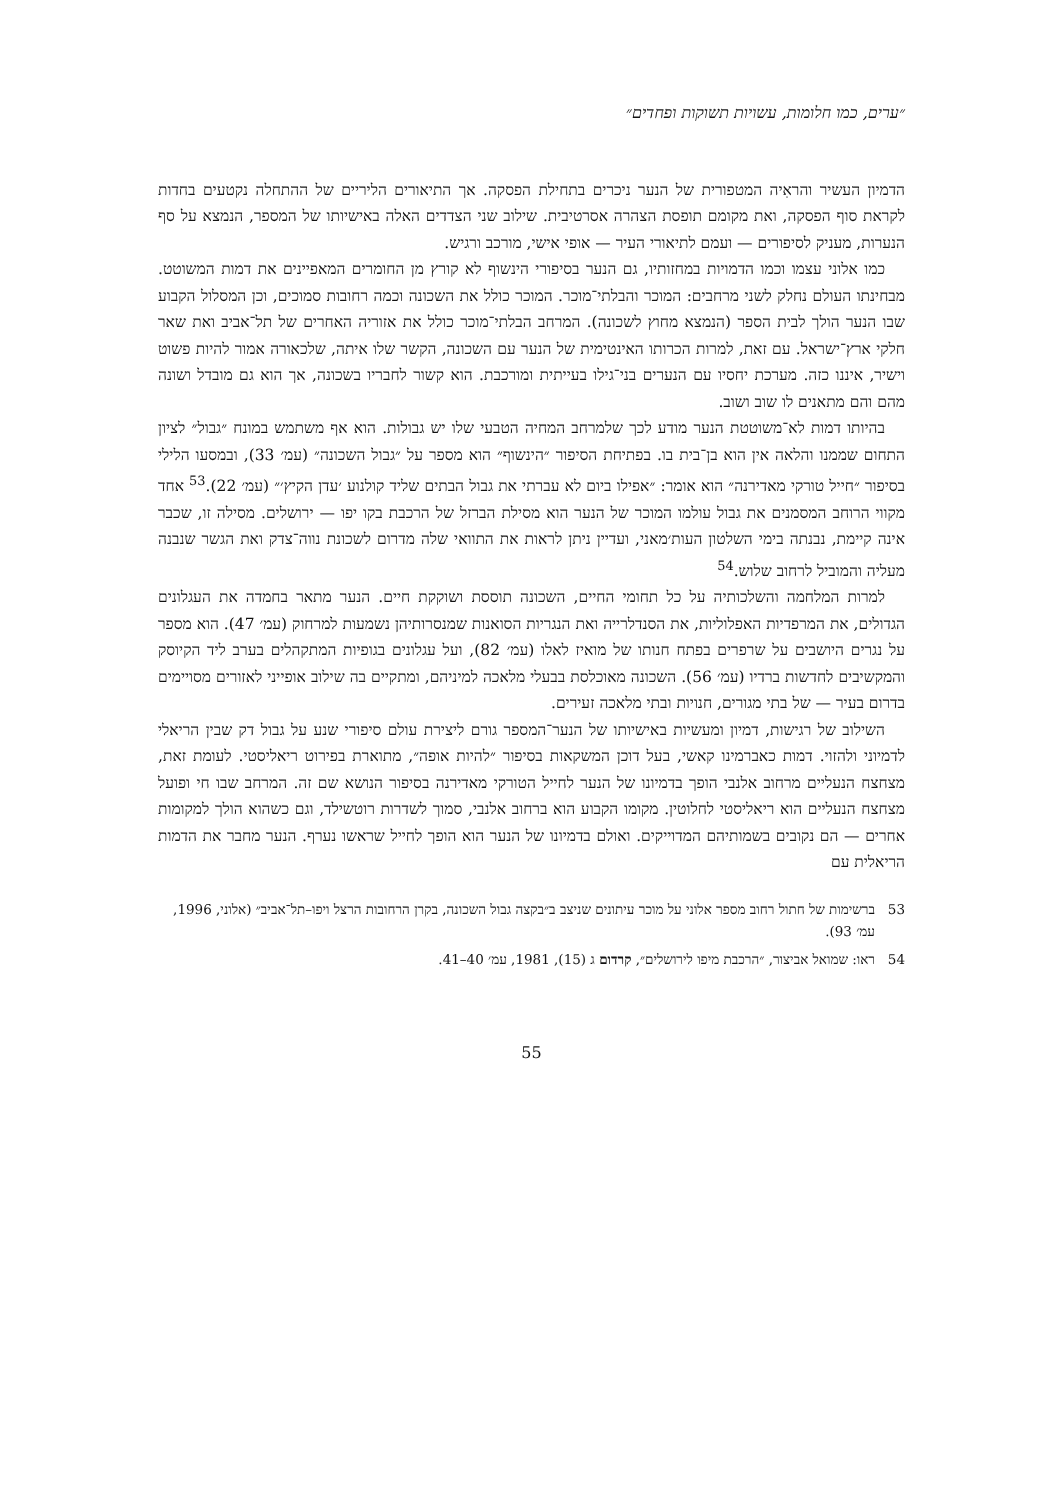״ערים, כמו חלומות, עשויות תשוקות ופחדים״
הדמיון העשיר והראִיה המטפורית של הנער ניכרים בתחילת הפסקה. אך התיאורים הליריים של ההתחלה נקטעים בחדות לקראת סוף הפסקה, ואת מקומם תופסת הצהרה אסרטיבית. שילוב שני הצדדים האלה באישיותו של המספר, הנמצא על סף הנערות, מעניק לסיפורים — ועמם לתיאורי העיר — אופי אישי, מורכב ורגיש.
כמו אלוני עצמו וכמו הדמויות במחזותיו, גם הנער בסיפורי הינשוף לא קורץ מן החומרים המאפיינים את דמות המשוטט. מבחינתו העולם נחלק לשני מרחבים: המוכר והבלתי־מוכר. המוכר כולל את השכונה וכמה רחובות סמוכים, וכן המסלול הקבוע שבו הנער הולך לבית הספר (הנמצא מחוץ לשכונה). המרחב הבלתי־מוכר כולל את אזוריה האחרים של תל־אביב ואת שאר חלקי ארץ־ישראל. עם זאת, למרות הכרותו האינטימית של הנער עם השכונה, הקשר שלו איתה, שלכאורה אמור להיות פשוט וישיר, איננו כזה. מערכת יחסיו עם הנערים בני־גילו בעייתית ומורכבת. הוא קשור לחבריו בשכונה, אך הוא גם מובדל ושונה מהם והם מתאנים לו שוב ושוב.
בהיותו דמות לא־משוטטת הנער מודע לכך שלמרחב המחיה הטבעי שלו יש גבולות. הוא אף משתמש במונח ״גבול״ לציון התחום שממנו והלאה אין הוא בן־בית בו. בפתיחת הסיפור ״הינשוף״ הוא מספר על ״גבול השכונה״ (עמ׳ 33), ובמסעו הלילי בסיפור ״חייל טורקי מאדירנה״ הוא אומר: ״אפילו ביום לא עברתי את גבול הבתים שליד קולנוע ׳עדן הקיץ׳״ (עמ׳ 22).<sup>53</sup> אחד מקווי הרוחב המסמנים את גבול עולמו המוכר של הנער הוא מסילת הברזל של הרכבת בקו יפו — ירושלים. מסילה זו, שכבר אינה קיימת, נבנתה בימי השלטון העות׳מאני, ועדיין ניתן לראות את התוואי שלה מדרום לשכונת נווה־צדק ואת הגשר שנבנה מעליה והמוביל לרחוב שלוש.<sup>54</sup>
למרות המלחמה והשלכותיה על כל תחומי החיים, השכונה תוססת ושוקקת חיים. הנער מתאר בחמדה את העגלונים הגדולים, את המרפדיות האפלוליות, את הסנדלרייה ואת הנגריות הסואנות שמנסרותיהן נשמעות למרחוק (עמ׳ 47). הוא מספר על נגרים היושבים על שרפרים בפתח חנותו של מואיז לאלו (עמ׳ 82), ועל עגלונים בגופיות המתקהלים בערב ליד הקיוסק והמקשיבים לחדשות ברדיו (עמ׳ 56). השכונה מאוכלסת בבעלי מלאכה למיניהם, ומתקיים בה שילוב אופייני לאזורים מסויימים בדרום בעיר — של בתי מגורים, חנויות ובתי מלאכה זעירים.
השילוב של רגישות, דמיון ומעשיות באישיותו של הנער־המספר גורם ליצירת עולם סיפורי שנע על גבול דק שבין הריאלי לדמיוני ולהזוי. דמות כאברמינו קאשי, בעל דוכן המשקאות בסיפור ״להיות אופה״, מתוארת בפירוט ריאליסטי. לעומת זאת, מצחצח הנעליים מרחוב אלנבי הופך בדמיונו של הנער לחייל הטורקי מאדירנה בסיפור הנושא שם זה. המרחב שבו חי ופועל מצחצח הנעליים הוא ריאליסטי לחלוטין. מקומו הקבוע הוא ברחוב אלנבי, סמוך לשדרות רוטשילד, וגם כשהוא הולך למקומות אחרים — הם נקובים בשמותיהם המדוייקים. ואולם בדמיונו של הנער הוא הופך לחייל שראשו נערף. הנער מחבר את הדמות הריאלית עם
53 ברשימות של חתול רחוב מספר אלוני על מוכר עיתונים שניצב ב״בקצה גבול השכונה, בקרן הרחובות הרצל ויפו–תל־אביב״ (אלוני, 1996, עמ׳ 93).
54 ראו: שמואל אביצור, ״הרכבת מיפו לירושלים״, קרדום ג (15), 1981, עמ׳ 40–41.
55